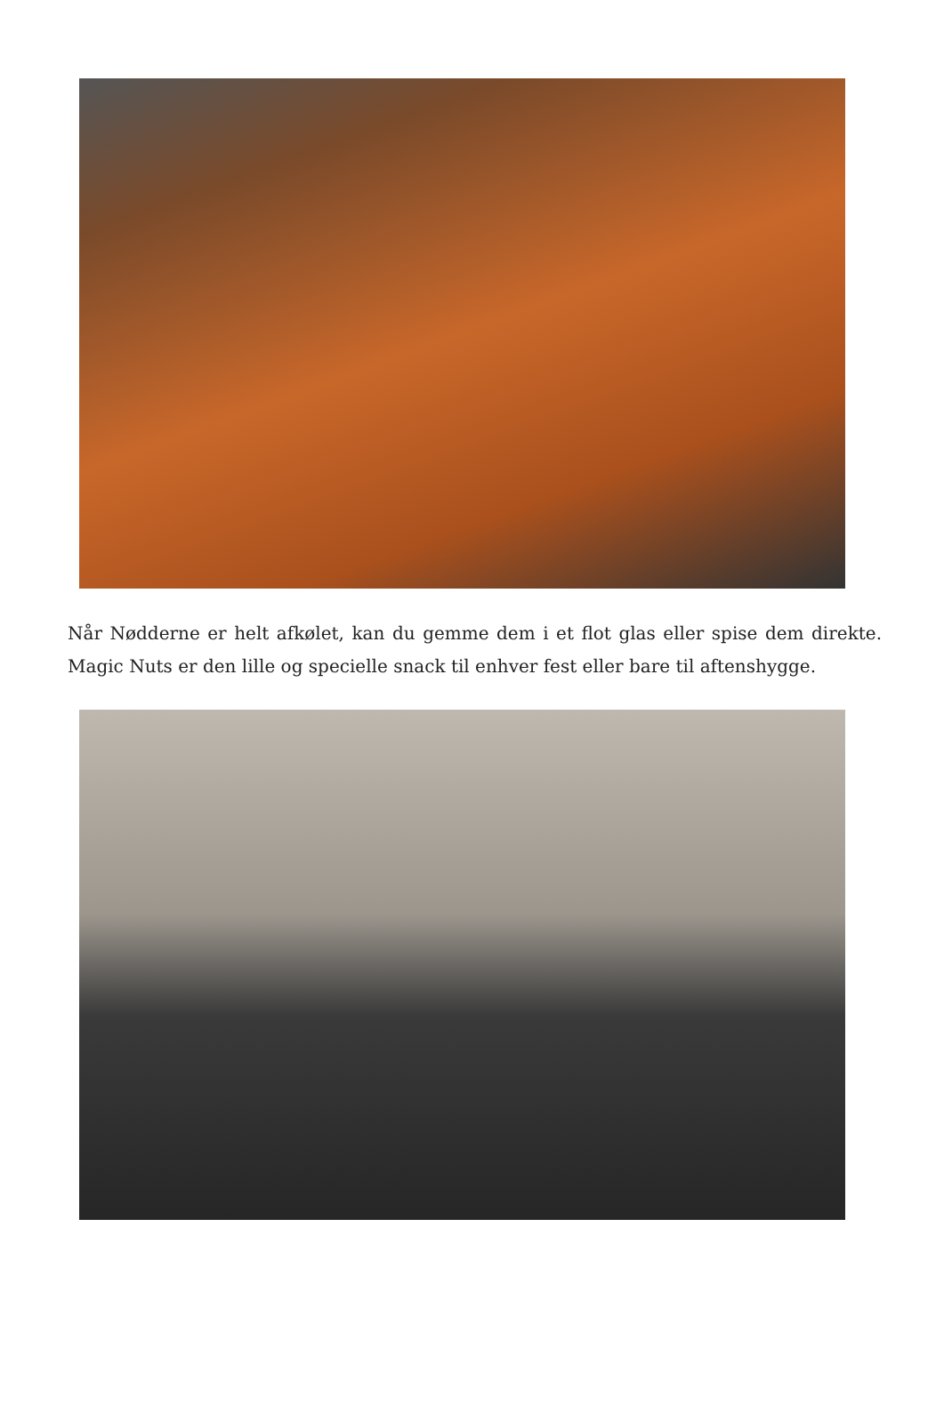Når Nødderne er helt afkølet, kan du gemme dem i et flot glas eller spise dem direkte. Magic Nuts er den lille og specielle snack til enhver fest eller bare til aftenshygge.